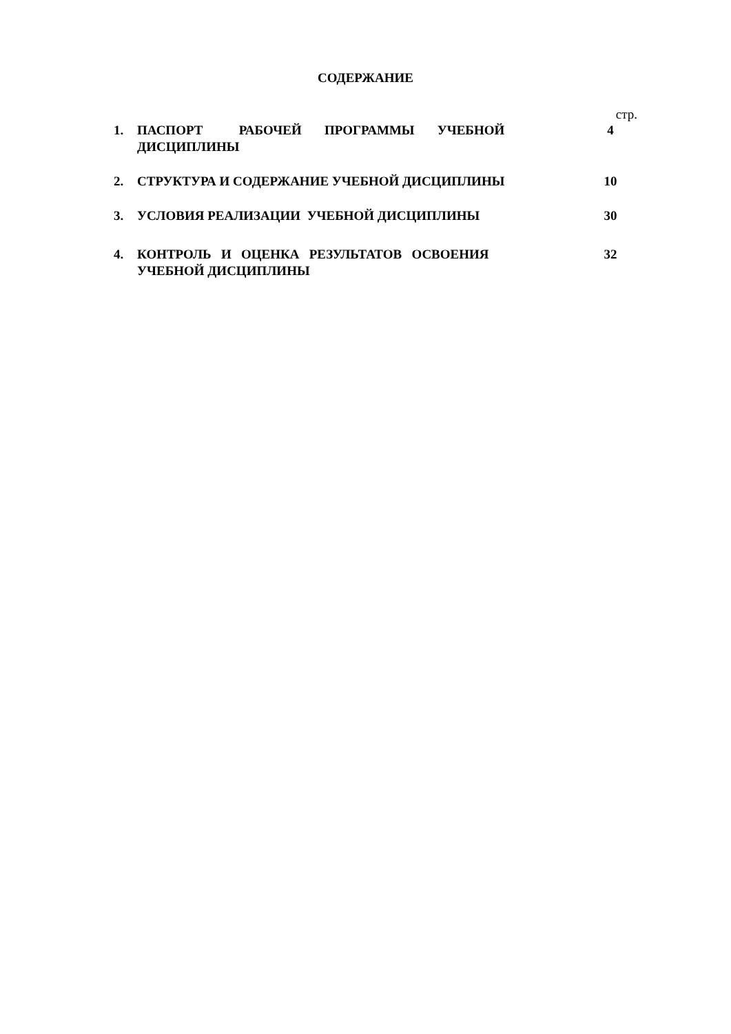СОДЕРЖАНИЕ
стр.
1. ПАСПОРТ РАБОЧЕЙ ПРОГРАММЫ УЧЕБНОЙ
ДИСЦИПЛИНЫ
4
2. СТРУКТУРА И СОДЕРЖАНИЕ УЧЕБНОЙ ДИСЦИПЛИНЫ 10
3. УСЛОВИЯ РЕАЛИЗАЦИИ УЧЕБНОЙ ДИСЦИПЛИНЫ 30
4. КОНТРОЛЬ И ОЦЕНКА РЕЗУЛЬТАТОВ ОСВОЕНИЯ
УЧЕБНОЙ ДИСЦИПЛИНЫ
32